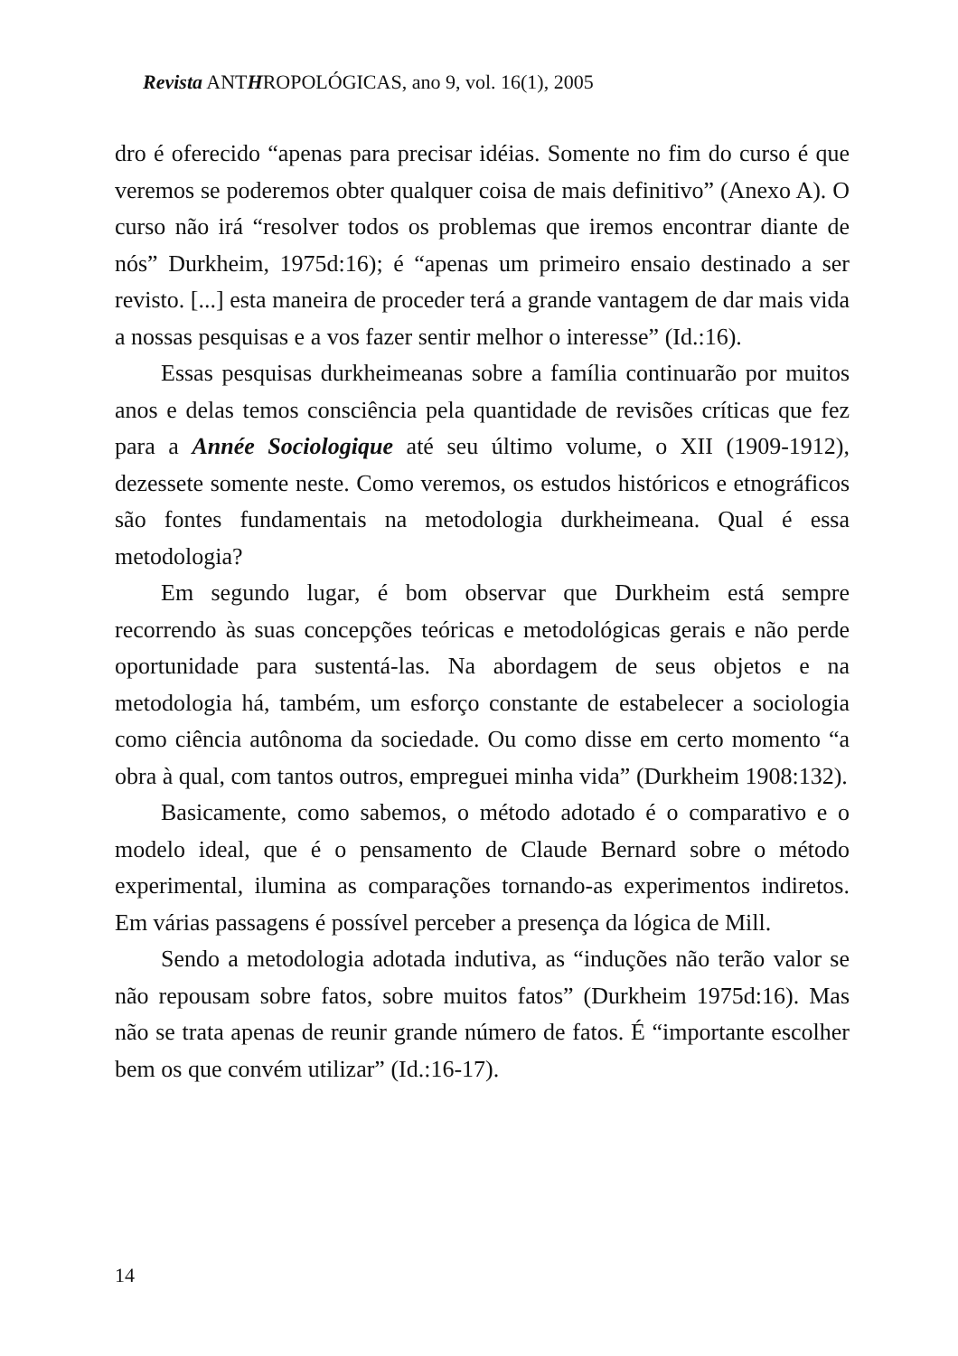Revista ANTHROPOLÓGICAS, ano 9, vol. 16(1), 2005
dro é oferecido “apenas para precisar idéias. Somente no fim do curso é que veremos se poderemos obter qualquer coisa de mais definitivo” (Anexo A). O curso não irá “resolver todos os problemas que iremos encontrar diante de nós” Durkheim, 1975d:16); é “apenas um primeiro ensaio destinado a ser revisto. [...] esta maneira de proceder terá a grande vantagem de dar mais vida a nossas pesquisas e a vos fazer sentir melhor o interesse” (Id.:16).
Essas pesquisas durkheimeanas sobre a família continuarão por muitos anos e delas temos consciência pela quantidade de revisões críticas que fez para a Année Sociologique até seu último volume, o XII (1909-1912), dezessete somente neste. Como veremos, os estudos históricos e etnográficos são fontes fundamentais na metodologia durkheimeana. Qual é essa metodologia?
Em segundo lugar, é bom observar que Durkheim está sempre recorrendo às suas concepções teóricas e metodológicas gerais e não perde oportunidade para sustentá-las. Na abordagem de seus objetos e na metodologia há, também, um esforço constante de estabelecer a sociologia como ciência autônoma da sociedade. Ou como disse em certo momento “a obra à qual, com tantos outros, empreguei minha vida” (Durkheim 1908:132).
Basicamente, como sabemos, o método adotado é o comparativo e o modelo ideal, que é o pensamento de Claude Bernard sobre o método experimental, ilumina as comparações tornando-as experimentos indiretos. Em várias passagens é possível perceber a presença da lógica de Mill.
Sendo a metodologia adotada indutiva, as “induções não terão valor se não repousam sobre fatos, sobre muitos fatos” (Durkheim 1975d:16). Mas não se trata apenas de reunir grande número de fatos. É “importante escolher bem os que convém utilizar” (Id.:16-17).
14